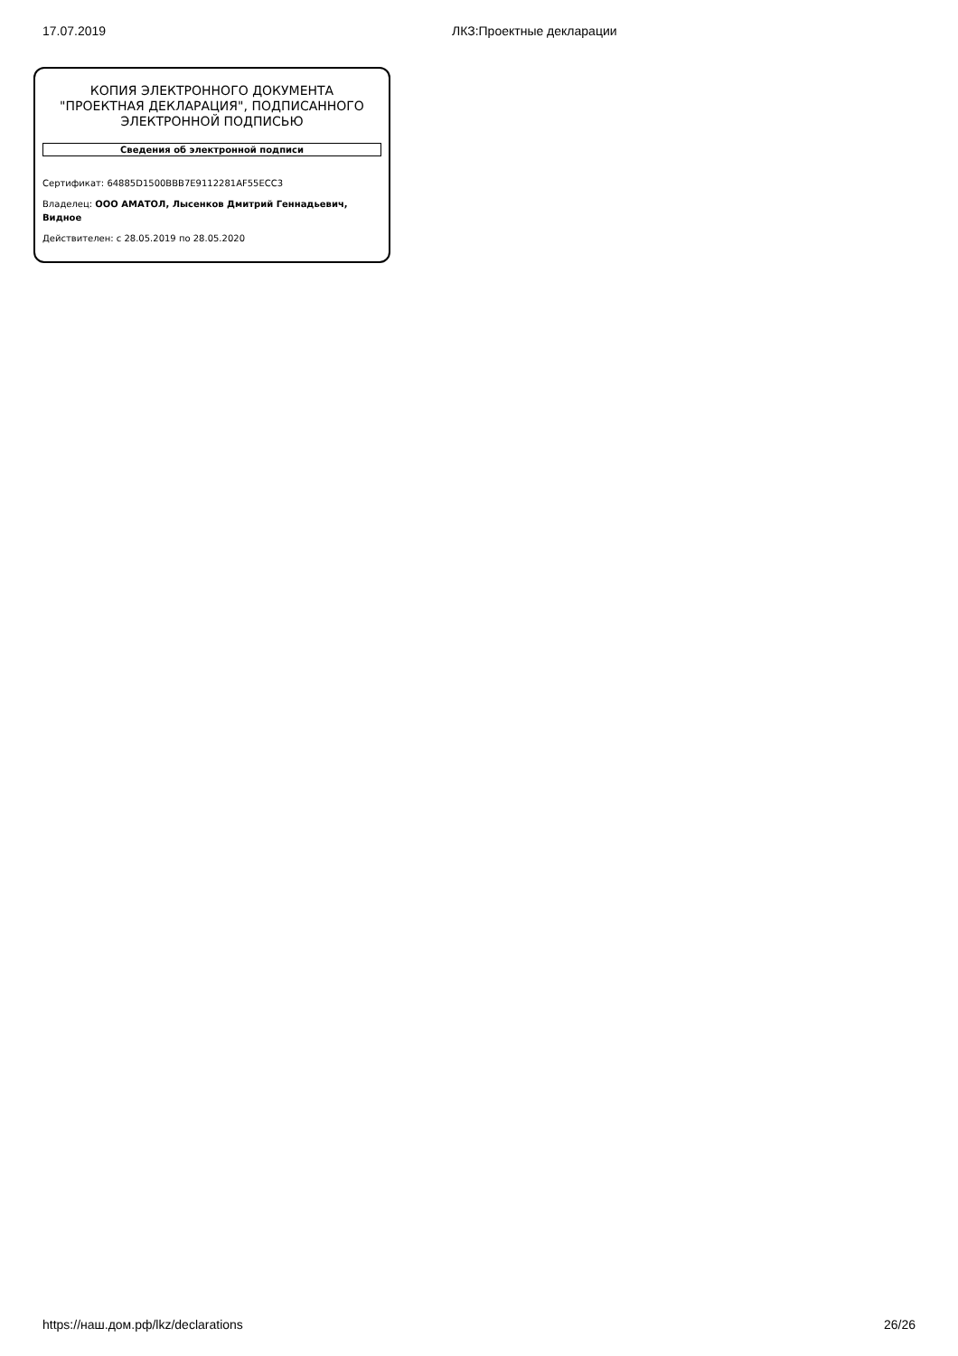17.07.2019 ЛКЗ:Проектные декларации
КОПИЯ ЭЛЕКТРОННОГО ДОКУМЕНТА "ПРОЕКТНАЯ ДЕКЛАРАЦИЯ", ПОДПИСАННОГО ЭЛЕКТРОННОЙ ПОДПИСЬЮ
Сведения об электронной подписи
Сертификат: 64885D1500BBB7E9112281AF55ECC3
Владелец: ООО АМАТОЛ, Лысенков Дмитрий Геннадьевич, Видное
Действителен: с 28.05.2019 по 28.05.2020
https://наш.дом.рф/lkz/declarations 26/26